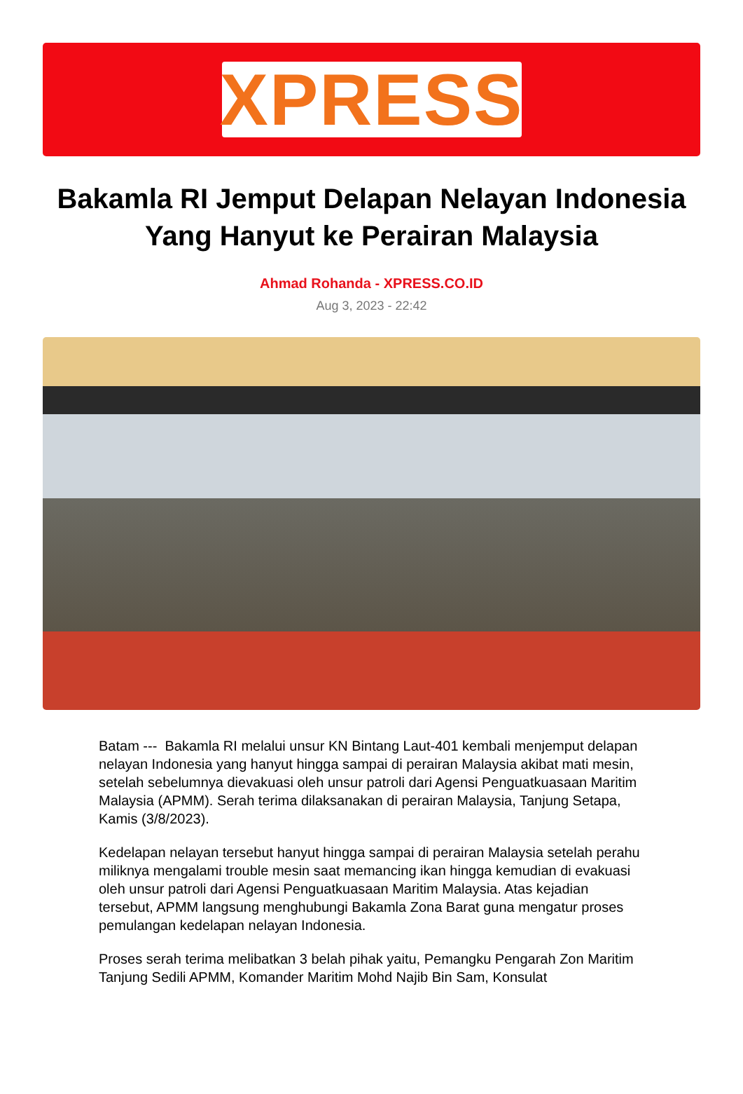XPRESS
Bakamla RI Jemput Delapan Nelayan Indonesia Yang Hanyut ke Perairan Malaysia
Ahmad Rohanda - XPRESS.CO.ID
Aug 3, 2023 - 22:42
Batam --- Bakamla RI melalui unsur KN Bintang Laut-401 kembali menjemput delapan nelayan Indonesia yang hanyut hingga sampai di perairan Malaysia akibat mati mesin, setelah sebelumnya dievakuasi oleh unsur patroli dari Agensi Penguatkuasaan Maritim Malaysia (APMM). Serah terima dilaksanakan di perairan Malaysia, Tanjung Setapa, Kamis (3/8/2023).
Kedelapan nelayan tersebut hanyut hingga sampai di perairan Malaysia setelah perahu miliknya mengalami trouble mesin saat memancing ikan hingga kemudian di evakuasi oleh unsur patroli dari Agensi Penguatkuasaan Maritim Malaysia. Atas kejadian tersebut, APMM langsung menghubungi Bakamla Zona Barat guna mengatur proses pemulangan kedelapan nelayan Indonesia.
Proses serah terima melibatkan 3 belah pihak yaitu, Pemangku Pengarah Zon Maritim Tanjung Sedili APMM, Komander Maritim Mohd Najib Bin Sam, Konsulat